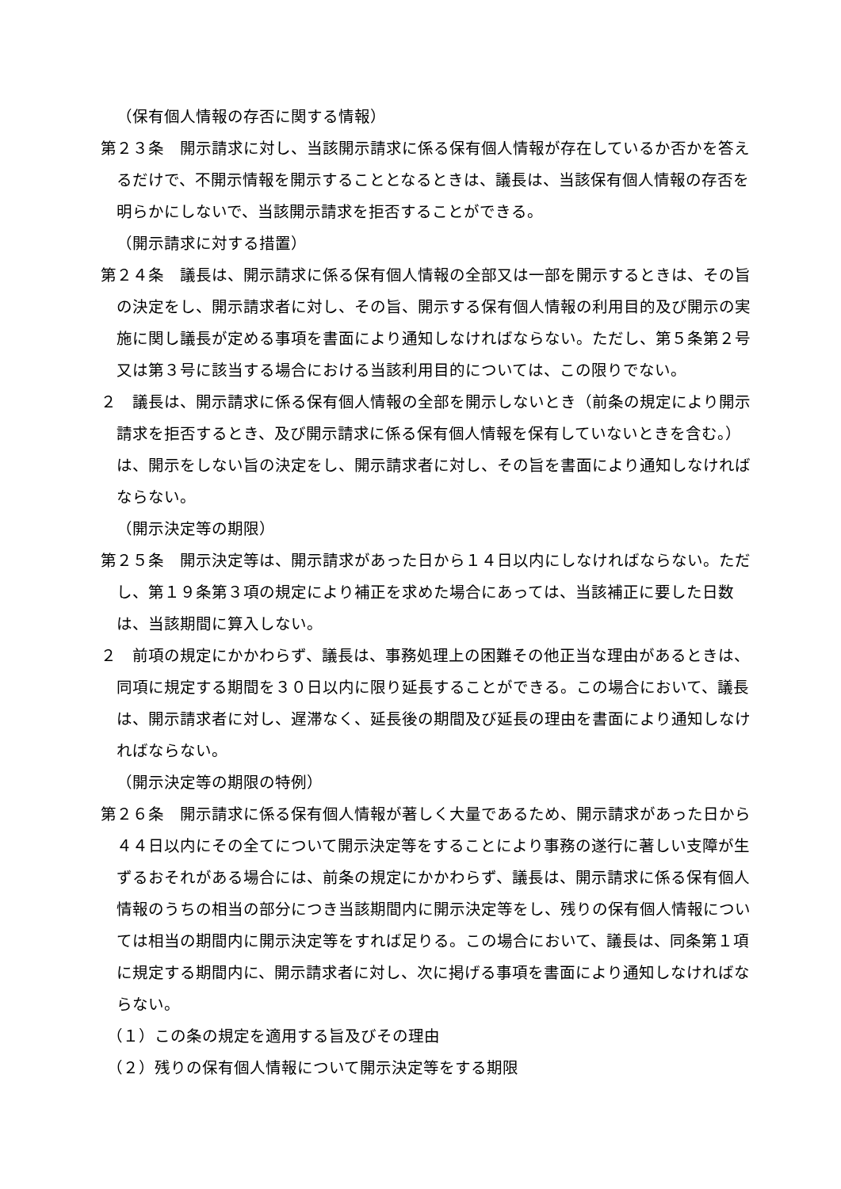（保有個人情報の存否に関する情報）
第２３条　開示請求に対し、当該開示請求に係る保有個人情報が存在しているか否かを答えるだけで、不開示情報を開示することとなるときは、議長は、当該保有個人情報の存否を明らかにしないで、当該開示請求を拒否することができる。
（開示請求に対する措置）
第２４条　議長は、開示請求に係る保有個人情報の全部又は一部を開示するときは、その旨の決定をし、開示請求者に対し、その旨、開示する保有個人情報の利用目的及び開示の実施に関し議長が定める事項を書面により通知しなければならない。ただし、第５条第２号又は第３号に該当する場合における当該利用目的については、この限りでない。
２　議長は、開示請求に係る保有個人情報の全部を開示しないとき（前条の規定により開示請求を拒否するとき、及び開示請求に係る保有個人情報を保有していないときを含む。）は、開示をしない旨の決定をし、開示請求者に対し、その旨を書面により通知しなければならない。
（開示決定等の期限）
第２５条　開示決定等は、開示請求があった日から１４日以内にしなければならない。ただし、第１９条第３項の規定により補正を求めた場合にあっては、当該補正に要した日数は、当該期間に算入しない。
２　前項の規定にかかわらず、議長は、事務処理上の困難その他正当な理由があるときは、同項に規定する期間を３０日以内に限り延長することができる。この場合において、議長は、開示請求者に対し、遅滞なく、延長後の期間及び延長の理由を書面により通知しなければならない。
（開示決定等の期限の特例）
第２６条　開示請求に係る保有個人情報が著しく大量であるため、開示請求があった日から４４日以内にその全てについて開示決定等をすることにより事務の遂行に著しい支障が生ずるおそれがある場合には、前条の規定にかかわらず、議長は、開示請求に係る保有個人情報のうちの相当の部分につき当該期間内に開示決定等をし、残りの保有個人情報については相当の期間内に開示決定等をすれば足りる。この場合において、議長は、同条第１項に規定する期間内に、開示請求者に対し、次に掲げる事項を書面により通知しなければならない。
（１）この条の規定を適用する旨及びその理由
（２）残りの保有個人情報について開示決定等をする期限